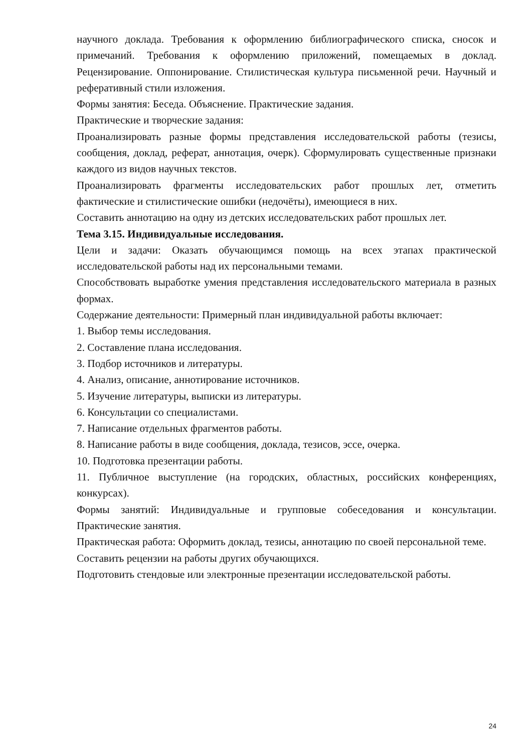научного доклада. Требования к оформлению библиографического списка, сносок и примечаний. Требования к оформлению приложений, помещаемых в доклад. Рецензирование. Оппонирование. Стилистическая культура письменной речи. Научный и реферативный стили изложения.
Формы занятия: Беседа. Объяснение. Практические задания.
Практические и творческие задания:
Проанализировать разные формы представления исследовательской работы (тезисы, сообщения, доклад, реферат, аннотация, очерк). Сформулировать существенные признаки каждого из видов научных текстов.
Проанализировать фрагменты исследовательских работ прошлых лет, отметить фактические и стилистические ошибки (недочёты), имеющиеся в них.
Составить аннотацию на одну из детских исследовательских работ прошлых лет.
Тема 3.15. Индивидуальные исследования.
Цели и задачи: Оказать обучающимся помощь на всех этапах практической исследовательской работы над их персональными темами.
Способствовать выработке умения представления исследовательского материала в разных формах.
Содержание деятельности: Примерный план индивидуальной работы включает:
1. Выбор темы исследования.
2. Составление плана исследования.
3. Подбор источников и литературы.
4. Анализ, описание, аннотирование источников.
5. Изучение литературы, выписки из литературы.
6. Консультации со специалистами.
7. Написание отдельных фрагментов работы.
8. Написание работы в виде сообщения, доклада, тезисов, эссе, очерка.
10. Подготовка презентации работы.
11. Публичное выступление (на городских, областных, российских конференциях, конкурсах).
Формы занятий: Индивидуальные и групповые собеседования и консультации. Практические занятия.
Практическая работа: Оформить доклад, тезисы, аннотацию по своей персональной теме.
Составить рецензии на работы других обучающихся.
Подготовить стендовые или электронные презентации исследовательской работы.
24